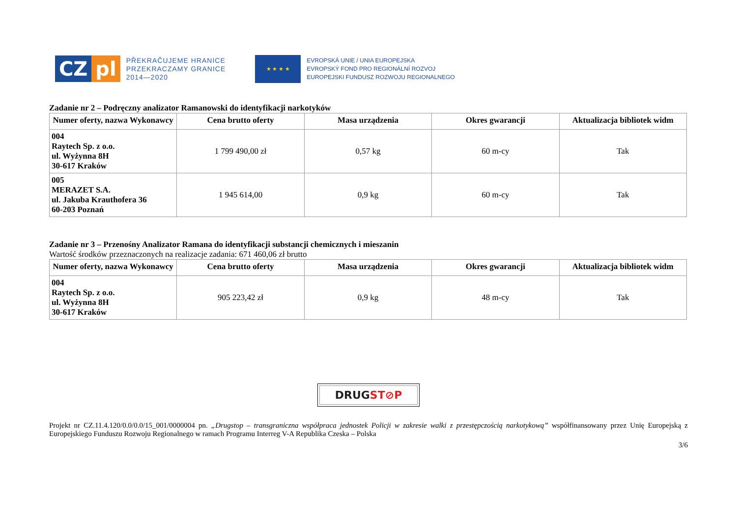CZ pl
PŘEKRAČUJEME HRANICE
PRZEKRACZAMY GRANICE
2014—2020
★ ★ ★ ★
EVROPSKÁ UNIE / UNIA EUROPEJSKA
EVROPSKÝ FOND PRO REGIONÁLNÍ ROZVOJ
EUROPEJSKI FUNDUSZ ROZWOJU REGIONALNEGO
Zadanie nr 2 – Podręczny analizator Ramanowski do identyfikacji narkotyków
| Numer oferty, nazwa Wykonawcy | Cena brutto oferty | Masa urządzenia | Okres gwarancji | Aktualizacja bibliotek widm |
| --- | --- | --- | --- | --- |
| 004 Raytech Sp. z o.o. ul. Wyżynna 8H 30-617 Kraków | 1 799 490,00 zł | 0,57 kg | 60 m-cy | Tak |
| 005 MERAZET S.A. ul. Jakuba Krauthofera 36 60-203 Poznań | 1 945 614,00 | 0,9 kg | 60 m-cy | Tak |
Zadanie nr 3 – Przenośny Analizator Ramana do identyfikacji substancji chemicznych i mieszanin
Wartość środków przeznaczonych na realizacje zadania: 671 460,06 zł brutto
| Numer oferty, nazwa Wykonawcy | Cena brutto oferty | Masa urządzenia | Okres gwarancji | Aktualizacja bibliotek widm |
| --- | --- | --- | --- | --- |
| 004 Raytech Sp. z o.o. ul. Wyżynna 8H 30-617 Kraków | 905 223,42 zł | 0,9 kg | 48 m-cy | Tak |
DRUG ST⊘P
Projekt nr CZ.11.4.120/0.0/0.0/15_001/0000004 pn. „Drugstop – transgraniczna współpraca jednostek Policji w zakresie walki z przestępczością narkotykową” współfinansowany przez Unię Europejską z Europejskiego Funduszu Rozwoju Regionalnego w ramach Programu Interreg V-A Republika Czeska – Polska
3/6